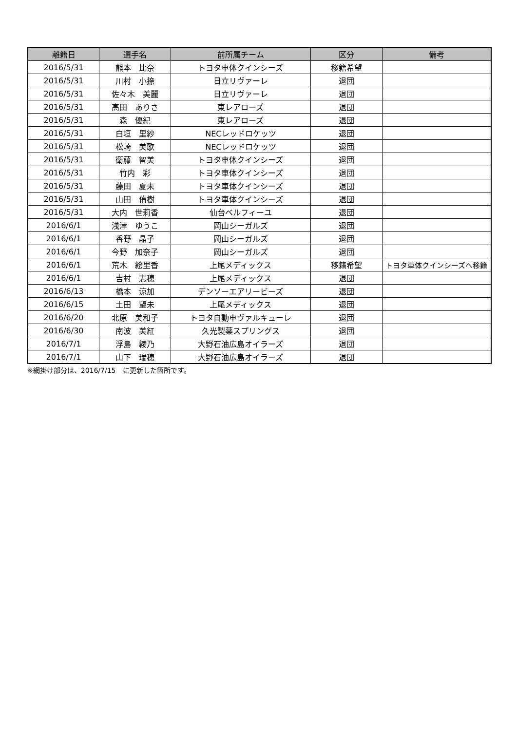| 離籍日 | 選手名 | 前所属チーム | 区分 | 備考 |
| --- | --- | --- | --- | --- |
| 2016/5/31 | 熊本 比奈 | トヨタ車体クインシーズ | 移籍希望 | |
| 2016/5/31 | 川村 小捺 | 日立リヴァーレ | 退団 | |
| 2016/5/31 | 佐々木 美麗 | 日立リヴァーレ | 退団 | |
| 2016/5/31 | 高田 ありさ | 東レアローズ | 退団 | |
| 2016/5/31 | 森 優紀 | 東レアローズ | 退団 | |
| 2016/5/31 | 白垣 里紗 | NECレッドロケッツ | 退団 | |
| 2016/5/31 | 松崎 美歌 | NECレッドロケッツ | 退団 | |
| 2016/5/31 | 衛藤 智美 | トヨタ車体クインシーズ | 退団 | |
| 2016/5/31 | 竹内 彩 | トヨタ車体クインシーズ | 退団 | |
| 2016/5/31 | 藤田 夏未 | トヨタ車体クインシーズ | 退団 | |
| 2016/5/31 | 山田 侑樹 | トヨタ車体クインシーズ | 退団 | |
| 2016/5/31 | 大内 世莉香 | 仙台ベルフィーユ | 退団 | |
| 2016/6/1 | 浅津 ゆうこ | 岡山シーガルズ | 退団 | |
| 2016/6/1 | 香野 晶子 | 岡山シーガルズ | 退団 | |
| 2016/6/1 | 今野 加奈子 | 岡山シーガルズ | 退団 | |
| 2016/6/1 | 荒木 絵里香 | 上尾メディックス | 移籍希望 | トヨタ車体クインシーズへ移籍 |
| 2016/6/1 | 吉村 志穂 | 上尾メディックス | 退団 | |
| 2016/6/13 | 橋本 涼加 | デンソーエアリービーズ | 退団 | |
| 2016/6/15 | 土田 望未 | 上尾メディックス | 退団 | |
| 2016/6/20 | 北原 美和子 | トヨタ自動車ヴァルキューレ | 退団 | |
| 2016/6/30 | 南波 美紅 | 久光製薬スプリングス | 退団 | |
| 2016/7/1 | 浮島 綾乃 | 大野石油広島オイラーズ | 退団 | |
| 2016/7/1 | 山下 瑞穂 | 大野石油広島オイラーズ | 退団 | |
※網掛け部分は、2016/7/15　に更新した箇所です。